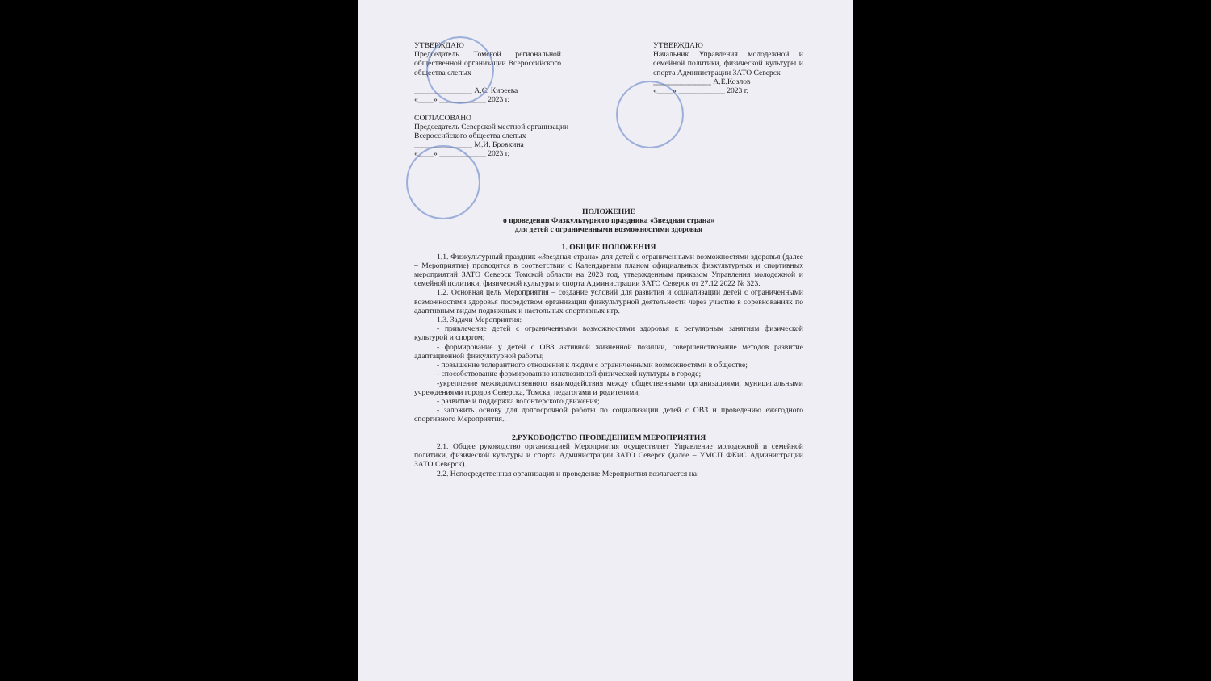УТВЕРЖДАЮ
Председатель Томской региональной общественной организации Всероссийского общества слепых
_______________ А.С. Киреева
«____» ____________ 2023 г.
УТВЕРЖДАЮ
Начальник Управления молодёжной и семейной политики, физической культуры и спорта Администрации ЗАТО Северск
_______________ А.Е.Козлов
«____» ____________ 2023 г.
СОГЛАСОВАНО
Председатель Северской местной организации
Всероссийского общества слепых
_______________ М.И. Бровкина
«____» ____________ 2023 г.
ПОЛОЖЕНИЕ
о проведении Физкультурного праздника «Звездная страна»
для детей с ограниченными возможностями здоровья
1. ОБЩИЕ ПОЛОЖЕНИЯ
1.1. Физкультурный праздник «Звездная страна» для детей с ограниченными возможностями здоровья (далее – Мероприятие) проводится в соответствии с Календарным планом официальных физкультурных и спортивных мероприятий ЗАТО Северск Томской области на 2023 год, утвержденным приказом Управления молодежной и семейной политики, физической культуры и спорта Администрации ЗАТО Северск от 27.12.2022 № 323.
1.2. Основная цель Мероприятия – создание условий для развития и социализации детей с ограниченными возможностями здоровья посредством организации физкультурной деятельности через участие в соревнованиях по адаптивным видам подвижных и настольных спортивных игр.
1.3. Задачи Мероприятия:
- привлечение детей с ограниченными возможностями здоровья к регулярным занятиям физической культурой и спортом;
- формирование у детей с ОВЗ активной жизненной позиции, совершенствование методов развитие адаптационной физкультурной работы;
- повышение толерантного отношения к людям с ограниченными возможностями в обществе;
- способствование формированию инклюзивной физической культуры в городе;
-укрепление межведомственного взаимодействия между общественными организациями, муниципальными учреждениями городов Северска, Томска, педагогами и родителями;
- развитие и поддержка волонтёрского движения;
- заложить основу для долгосрочной работы по социализации детей с ОВЗ и проведению ежегодного спортивного Мероприятия..
2.РУКОВОДСТВО ПРОВЕДЕНИЕМ МЕРОПРИЯТИЯ
2.1. Общее руководство организацией Мероприятия осуществляет Управление молодежной и семейной политики, физической культуры и спорта Администрации ЗАТО Северск (далее – УМСП ФКиС Администрации ЗАТО Северск).
2.2. Непосредственная организация и проведение Мероприятия возлагается на: